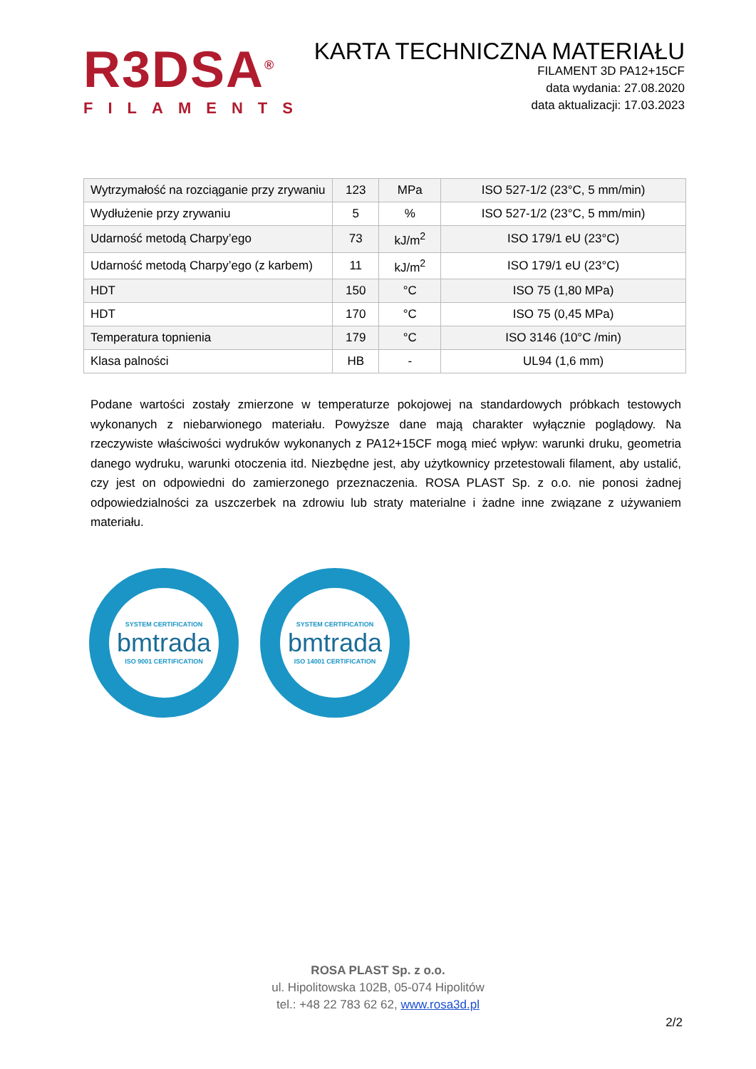R3DSA<sup>®</sup>
FILAMENTS
KARTA TECHNICZNA MATERIAŁU
FILAMENT 3D PA12+15CF
data wydania: 27.08.2020
data aktualizacji: 17.03.2023
| Wytrzymałość na rozciąganie przy zrywaniu | 123 | MPa | ISO 527-1/2 (23°C, 5 mm/min) |
| Wydłużenie przy zrywaniu | 5 | % | ISO 527-1/2 (23°C, 5 mm/min) |
| Udarność metodą Charpy’ego | 73 | kJ/m<sup>2</sup> | ISO 179/1 eU (23°C) |
| Udarność metodą Charpy’ego (z karbem) | 11 | kJ/m<sup>2</sup> | ISO 179/1 eU (23°C) |
| HDT | 150 | °C | ISO 75 (1,80 MPa) |
| HDT | 170 | °C | ISO 75 (0,45 MPa) |
| Temperatura topnienia | 179 | °C | ISO 3146 (10°C /min) |
| Klasa palności | HB | - | UL94 (1,6 mm) |
Podane wartości zostały zmierzone w temperaturze pokojowej na standardowych próbkach testowych wykonanych z niebarwionego materiału. Powyższe dane mają charakter wyłącznie poglądowy. Na rzeczywiste właściwości wydruków wykonanych z PA12+15CF mogą mieć wpływ: warunki druku, geometria danego wydruku, warunki otoczenia itd. Niezbędne jest, aby użytkownicy przetestowali filament, aby ustalić, czy jest on odpowiedni do zamierzonego przeznaczenia. ROSA PLAST Sp. z o.o. nie ponosi żadnej odpowiedzialności za uszczerbek na zdrowiu lub straty materialne i żadne inne związane z używaniem materiału.
SYSTEM CERTIFICATION
bmtrada
ISO 9001 CERTIFICATION
SYSTEM CERTIFICATION
bmtrada
ISO 14001 CERTIFICATION
ROSA PLAST Sp. z o.o.
ul. Hipolitowska 102B, 05-074 Hipolitów
tel.: +48 22 783 62 62, www.rosa3d.pl
2/2